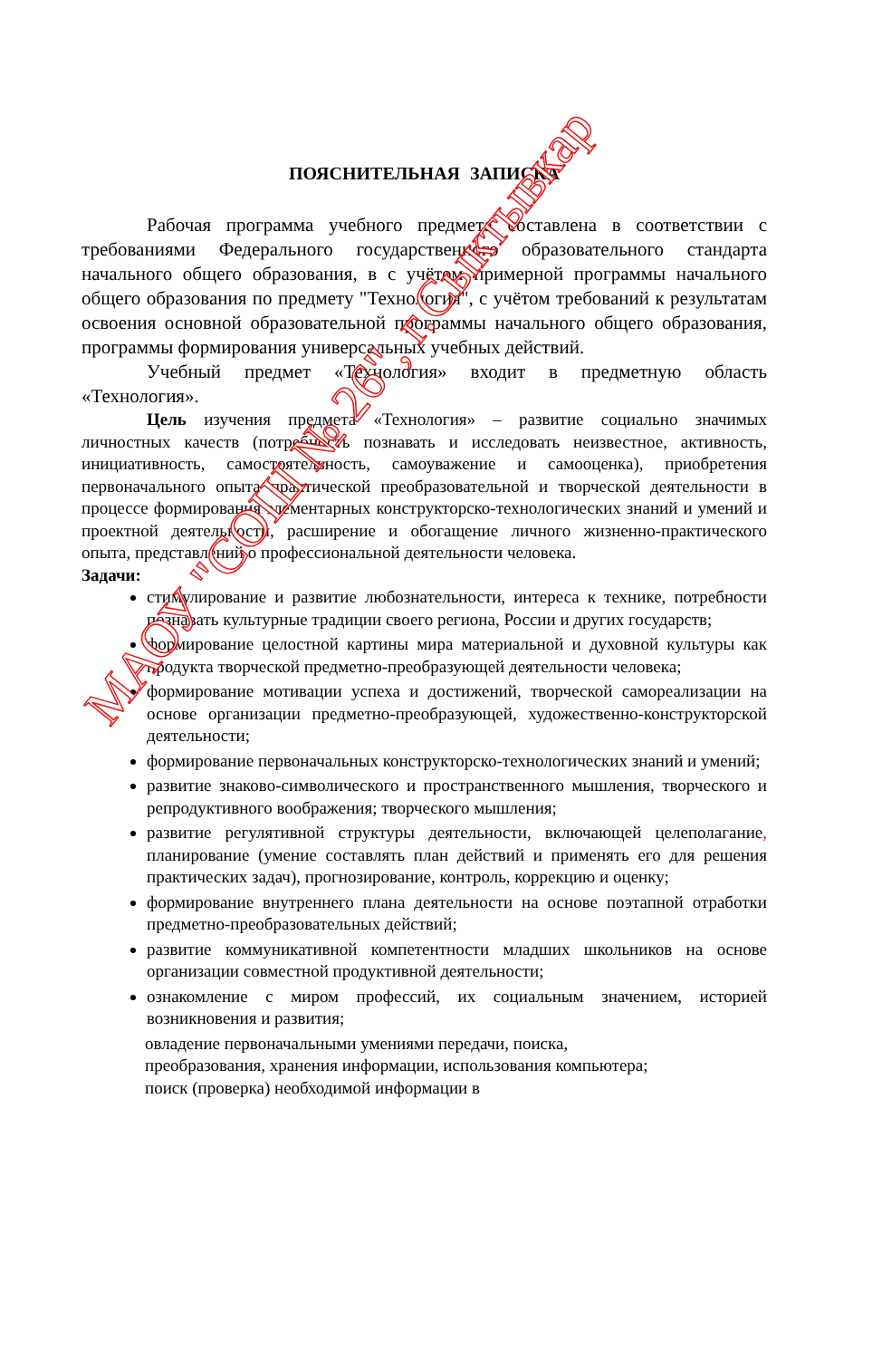ПОЯСНИТЕЛЬНАЯ ЗАПИСКА
Рабочая программа учебного предмета составлена в соответствии с требованиями Федерального государственного образовательного стандарта начального общего образования, в с учётом примерной программы начального общего образования по предмету "Технология", с учётом требований к результатам освоения основной образовательной программы начального общего образования, программы формирования универсальных учебных действий.
Учебный предмет «Технология» входит в предметную область «Технология».
Цель изучения предмета «Технология» – развитие социально значимых личностных качеств (потребность познавать и исследовать неизвестное, активность, инициативность, самостоятельность, самоуважение и самооценка), приобретения первоначального опыта практической преобразовательной и творческой деятельности в процессе формирования элементарных конструкторско-технологических знаний и умений и проектной деятельности, расширение и обогащение личного жизненно-практического опыта, представлений о профессиональной деятельности человека.
Задачи:
стимулирование и развитие любознательности, интереса к технике, потребности познавать культурные традиции своего региона, России и других государств;
формирование целостной картины мира материальной и духовной культуры как продукта творческой предметно-преобразующей деятельности человека;
формирование мотивации успеха и достижений, творческой самореализации на основе организации предметно-преобразующей, художественно-конструкторской деятельности;
формирование первоначальных конструкторско-технологических знаний и умений;
развитие знаково-символического и пространственного мышления, творческого и репродуктивного воображения; творческого мышления;
развитие регулятивной структуры деятельности, включающей целеполагание, планирование (умение составлять план действий и применять его для решения практических задач), прогнозирование, контроль, коррекцию и оценку;
формирование внутреннего плана деятельности на основе поэтапной отработки предметно-преобразовательных действий;
развитие коммуникативной компетентности младших школьников на основе организации совместной продуктивной деятельности;
ознакомление с миром профессий, их социальным значением, историей возникновения и развития;
овладение первоначальными умениями передачи, поиска,
преобразования, хранения информации, использования компьютера;
поиск (проверка) необходимой информации в
МАОУ "СОШ № 26", г.Сыктывкар